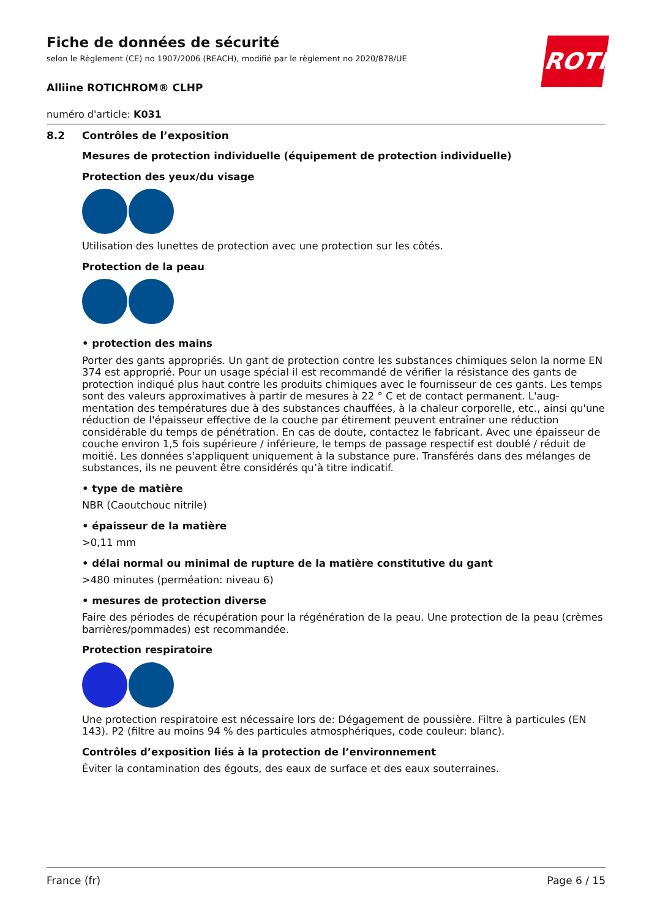ROTH
Fiche de données de sécurité
selon le Règlement (CE) no 1907/2006 (REACH), modifié par le règlement no 2020/878/UE
Alliine ROTICHROM® CLHP
numéro d'article: K031
8.2 Contrôles de l’exposition
Mesures de protection individuelle (équipement de protection individuelle)
Protection des yeux/du visage
Utilisation des lunettes de protection avec une protection sur les côtés.
Protection de la peau
• protection des mains
Porter des gants appropriés. Un gant de protection contre les substances chimiques selon la norme EN 374 est approprié. Pour un usage spécial il est recommandé de vérifier la résistance des gants de protection indiqué plus haut contre les produits chimiques avec le fournisseur de ces gants. Les temps sont des valeurs approximatives à partir de mesures à 22 ° C et de contact permanent. L'aug-mentation des températures due à des substances chauffées, à la chaleur corporelle, etc., ainsi qu'une réduction de l'épaisseur effective de la couche par étirement peuvent entraîner une réduction considérable du temps de pénétration. En cas de doute, contactez le fabricant. Avec une épaisseur de couche environ 1,5 fois supérieure / inférieure, le temps de passage respectif est doublé / réduit de moitié. Les données s'appliquent uniquement à la substance pure. Transférés dans des mélanges de substances, ils ne peuvent être considérés qu’à titre indicatif.
• type de matière
NBR (Caoutchouc nitrile)
• épaisseur de la matière
>0,11 mm
• délai normal ou minimal de rupture de la matière constitutive du gant
>480 minutes (perméation: niveau 6)
• mesures de protection diverse
Faire des périodes de récupération pour la régénération de la peau. Une protection de la peau (crèmes barrières/pommades) est recommandée.
Protection respiratoire
Une protection respiratoire est nécessaire lors de: Dégagement de poussière. Filtre à particules (EN 143). P2 (filtre au moins 94 % des particules atmosphériques, code couleur: blanc).
Contrôles d’exposition liés à la protection de l’environnement
Éviter la contamination des égouts, des eaux de surface et des eaux souterraines.
France (fr) Page 6 / 15